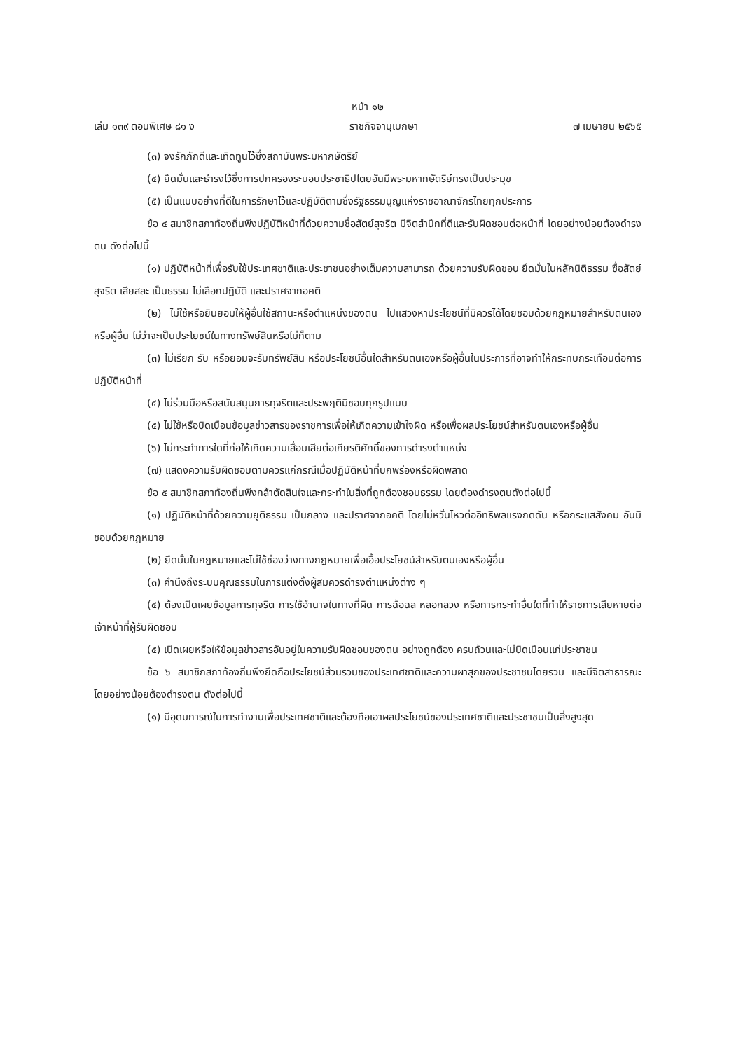หน้า ๑๒
เล่ม ๑๓๙ ตอนพิเศษ ๘๑ ง ราชกิจจานุเบกษา ๗ เมษายน ๒๕๖๕
(๓) จงรักภักดีและเทิดทูนไว้ซึ่งสถาบันพระมหากษัตริย์
(๔) ยึดมั่นและธำรงไว้ซึ่งการปกครองระบอบประชาธิปไตยอันมีพระมหากษัตริย์ทรงเป็นประมุข
(๕) เป็นแบบอย่างที่ดีในการรักษาไว้และปฏิบัติตามซึ่งรัฐธรรมนูญแห่งราชอาณาจักรไทยทุกประการ
ข้อ ๔ สมาชิกสภาท้องถิ่นพึงปฏิบัติหน้าที่ด้วยความซื่อสัตย์สุจริต มีจิตสำนึกที่ดีและรับผิดชอบต่อหน้าที่ โดยอย่างน้อยต้องดำรงตน ดังต่อไปนี้
(๑) ปฏิบัติหน้าที่เพื่อรับใช้ประเทศชาติและประชาชนอย่างเต็มความสามารถ ด้วยความรับผิดชอบ ยึดมั่นในหลักนิติธรรม ซื่อสัตย์สุจริต เสียสละ เป็นธรรม ไม่เลือกปฏิบัติ และปราศจากอคติ
(๒) ไม่ใช้หรือยินยอมให้ผู้อื่นใช้สถานะหรือตำแหน่งของตน ไปแสวงหาประโยชน์ที่มิควรได้โดยชอบด้วยกฎหมายสำหรับตนเองหรือผู้อื่น ไม่ว่าจะเป็นประโยชน์ในทางทรัพย์สินหรือไม่ก็ตาม
(๓) ไม่เรียก รับ หรือยอมจะรับทรัพย์สิน หรือประโยชน์อื่นใดสำหรับตนเองหรือผู้อื่นในประการที่อาจทำให้กระทบกระเทือนต่อการปฏิบัติหน้าที่
(๔) ไม่ร่วมมือหรือสนับสนุนการทุจริตและประพฤติมิชอบทุกรูปแบบ
(๕) ไม่ใช้หรือบิดเบือนข้อมูลข่าวสารของราชการเพื่อให้เกิดความเข้าใจผิด หรือเพื่อผลประโยชน์สำหรับตนเองหรือผู้อื่น
(๖) ไม่กระทำการใดที่ก่อให้เกิดความเสื่อมเสียต่อเกียรติศักดิ์ของการดำรงตำแหน่ง
(๗) แสดงความรับผิดชอบตามควรแก่กรณีเมื่อปฏิบัติหน้าที่บกพร่องหรือผิดพลาด
ข้อ ๕ สมาชิกสภาท้องถิ่นพึงกล้าตัดสินใจและกระทำในสิ่งที่ถูกต้องชอบธรรม โดยต้องดำรงตนดังต่อไปนี้
(๑) ปฏิบัติหน้าที่ด้วยความยุติธรรม เป็นกลาง และปราศจากอคติ โดยไม่หวั่นไหวต่ออิทธิพลแรงกดดัน หรือกระแสสังคม อันมิชอบด้วยกฎหมาย
(๒) ยึดมั่นในกฎหมายและไม่ใช้ช่องว่างทางกฎหมายเพื่อเอื้อประโยชน์สำหรับตนเองหรือผู้อื่น
(๓) คำนึงถึงระบบคุณธรรมในการแต่งตั้งผู้สมควรดำรงตำแหน่งต่าง ๆ
(๔) ต้องเปิดเผยข้อมูลการทุจริต การใช้อำนาจในทางที่ผิด การฉ้อฉล หลอกลวง หรือการกระทำอื่นใดที่ทำให้ราชการเสียหายต่อเจ้าหน้าที่ผู้รับผิดชอบ
(๕) เปิดเผยหรือให้ข้อมูลข่าวสารอันอยู่ในความรับผิดชอบของตน อย่างถูกต้อง ครบถ้วนและไม่บิดเบือนแก่ประชาชน
ข้อ ๖ สมาชิกสภาท้องถิ่นพึงยึดถือประโยชน์ส่วนรวมของประเทศชาติและความผาสุกของประชาชนโดยรวม และมีจิตสาธารณะ โดยอย่างน้อยต้องดำรงตน ดังต่อไปนี้
(๑) มีอุดมการณ์ในการทำงานเพื่อประเทศชาติและต้องถือเอาผลประโยชน์ของประเทศชาติและประชาชนเป็นสิ่งสูงสุด